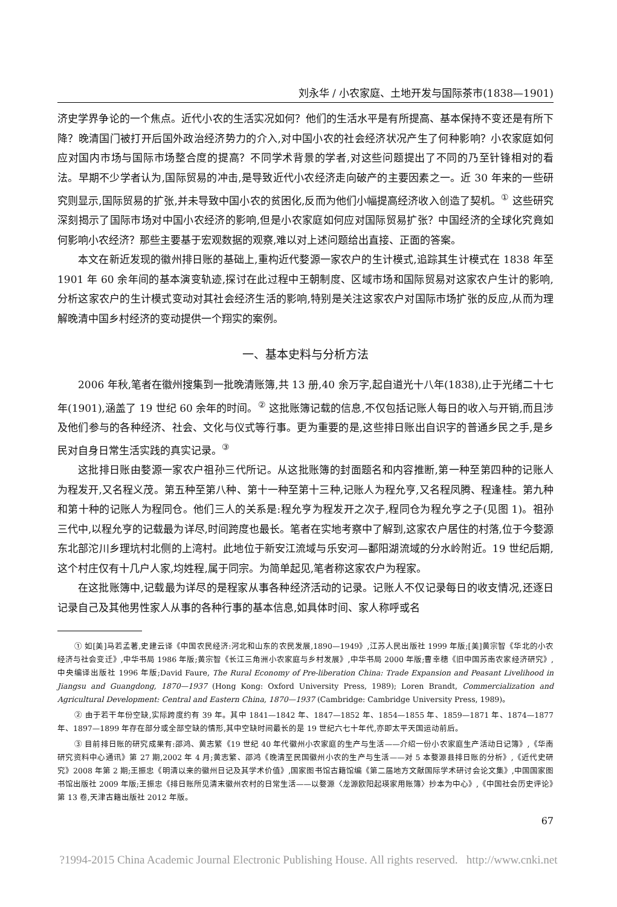刘永华 / 小农家庭、土地开发与国际茶市(1838—1901)
济史学界争论的一个焦点。近代小农的生活实况如何？他们的生活水平是有所提高、基本保持不变还是有所下降？晚清国门被打开后国外政治经济势力的介入,对中国小农的社会经济状况产生了何种影响？小农家庭如何应对国内市场与国际市场整合度的提高？不同学术背景的学者,对这些问题提出了不同的乃至针锋相对的看法。早期不少学者认为,国际贸易的冲击,是导致近代小农经济走向破产的主要因素之一。近 30 年来的一些研究则显示,国际贸易的扩张,并未导致中国小农的贫困化,反而为他们小幅提高经济收入创造了契机。<sup>①</sup> 这些研究深刻揭示了国际市场对中国小农经济的影响,但是小农家庭如何应对国际贸易扩张？中国经济的全球化究竟如何影响小农经济？那些主要基于宏观数据的观察,难以对上述问题给出直接、正面的答案。
本文在新近发现的徽州排日账的基础上,重构近代婺源一家农户的生计模式,追踪其生计模式在 1838 年至 1901 年 60 余年间的基本演变轨迹,探讨在此过程中王朝制度、区域市场和国际贸易对这家农户生计的影响,分析这家农户的生计模式变动对其社会经济生活的影响,特别是关注这家农户对国际市场扩张的反应,从而为理解晚清中国乡村经济的变动提供一个翔实的案例。
一、基本史料与分析方法
2006 年秋,笔者在徽州搜集到一批晚清账簿,共 13 册,40 余万字,起自道光十八年(1838),止于光绪二十七年(1901),涵盖了 19 世纪 60 余年的时间。<sup>②</sup> 这批账簿记载的信息,不仅包括记账人每日的收入与开销,而且涉及他们参与的各种经济、社会、文化与仪式等行事。更为重要的是,这些排日账出自识字的普通乡民之手,是乡民对自身日常生活实践的真实记录。<sup>③</sup>
这批排日账由婺源一家农户祖孙三代所记。从这批账簿的封面题名和内容推断,第一种至第四种的记账人为程发开,又名程义茂。第五种至第八种、第十一种至第十三种,记账人为程允亨,又名程凤腾、程逢桂。第九种和第十种的记账人为程同仓。他们三人的关系是:程允亨为程发开之次子,程同仓为程允亨之子(见图 1)。祖孙三代中,以程允亨的记载最为详尽,时间跨度也最长。笔者在实地考察中了解到,这家农户居住的村落,位于今婺源东北部沱川乡理坑村北侧的上湾村。此地位于新安江流域与乐安河—鄱阳湖流域的分水岭附近。19 世纪后期,这个村庄仅有十几户人家,均姓程,属于同宗。为简单起见,笔者称这家农户为程家。
在这批账簿中,记载最为详尽的是程家从事各种经济活动的记录。记账人不仅记录每日的收支情况,还逐日记录自己及其他男性家人从事的各种行事的基本信息,如具体时间、家人称呼或名
① 如[美]马若孟著,史建云译《中国农民经济:河北和山东的农民发展,1890—1949》,江苏人民出版社 1999 年版;[美]黄宗智《华北的小农经济与社会变迁》,中华书局 1986 年版;黄宗智《长江三角洲小农家庭与乡村发展》,中华书局 2000 年版;曹幸穗《旧中国苏南农家经济研究》,中央编译出版社 1996 年版;David Faure, The Rural Economy of Pre-liberation China: Trade Expansion and Peasant Livelihood in Jiangsu and Guangdong, 1870—1937 (Hong Kong: Oxford University Press, 1989); Loren Brandt, Commercialization and Agricultural Development: Central and Eastern China, 1870—1937 (Cambridge: Cambridge University Press, 1989)。
② 由于若干年份空缺,实际跨度约有 39 年。其中 1841—1842 年、1847—1852 年、1854—1855 年、1859—1871 年、1874—1877 年、1897—1899 年存在部分或全部空缺的情形,其中空缺时间最长的是 19 世纪六七十年代,亦即太平天国运动前后。
③ 目前排日账的研究成果有:邵鸿、黄志繁《19 世纪 40 年代徽州小农家庭的生产与生活——介绍一份小农家庭生产活动日记簿》,《华南研究资料中心通讯》第 27 期,2002 年 4 月;黄志繁、邵鸿《晚清至民国徽州小农的生产与生活——对 5 本婺源县排日账的分析》,《近代史研究》2008 年第 2 期;王振忠《明清以来的徽州日记及其学术价值》,国家图书馆古籍馆编《第二届地方文献国际学术研讨会论文集》,中国国家图书馆出版社 2009 年版;王振忠《排日账所见清末徽州农村的日常生活——以婺源〈龙源欧阳起瑛家用账簿〉抄本为中心》,《中国社会历史评论》第 13 卷,天津古籍出版社 2012 年版。
67
?1994-2015 China Academic Journal Electronic Publishing House. All rights reserved. http://www.cnki.net